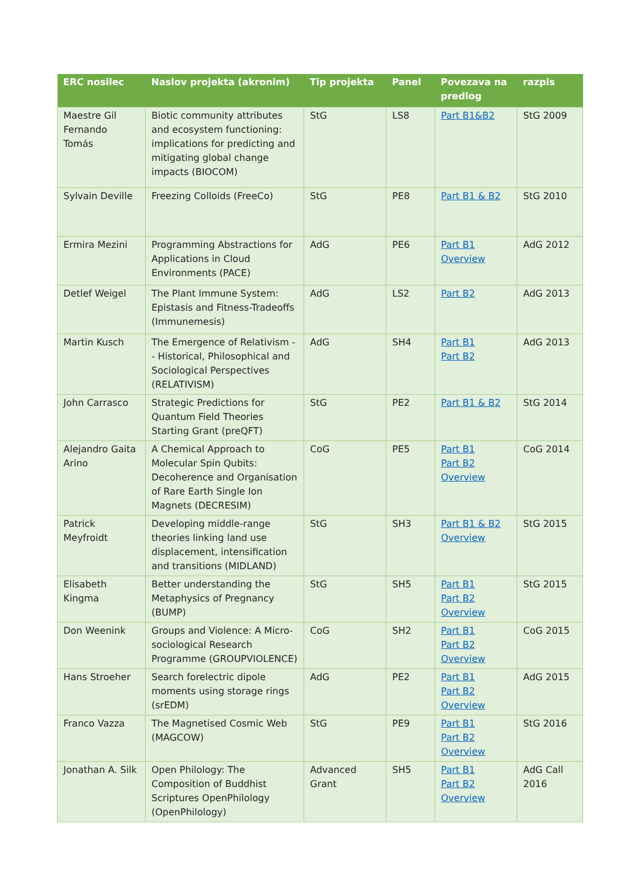| ERC nosilec | Naslov projekta (akronim) | Tip projekta | Panel | Povezava na predlog | razpis |
| --- | --- | --- | --- | --- | --- |
| Maestre Gil Fernando Tomás | Biotic community attributes and ecosystem functioning: implications for predicting and mitigating global change impacts (BIOCOM) | StG | LS8 | Part B1&B2 | StG 2009 |
| Sylvain Deville | Freezing Colloids (FreeCo) | StG | PE8 | Part B1 & B2 | StG 2010 |
| Ermira Mezini | Programming Abstractions for Applications in Cloud Environments (PACE) | AdG | PE6 | Part B1 Overview | AdG 2012 |
| Detlef Weigel | The Plant Immune System: Epistasis and Fitness-Tradeoffs (Immunemesis) | AdG | LS2 | Part B2 | AdG 2013 |
| Martin Kusch | The Emergence of Relativism -- Historical, Philosophical and Sociological Perspectives (RELATIVISM) | AdG | SH4 | Part B1 Part B2 | AdG 2013 |
| John Carrasco | Strategic Predictions for Quantum Field Theories Starting Grant (preQFT) | StG | PE2 | Part B1 & B2 | StG 2014 |
| Alejandro Gaita Arino | A Chemical Approach to Molecular Spin Qubits: Decoherence and Organisation of Rare Earth Single Ion Magnets (DECRESIM) | CoG | PE5 | Part B1 Part B2 Overview | CoG 2014 |
| Patrick Meyfroidt | Developing middle-range theories linking land use displacement, intensification and transitions (MIDLAND) | StG | SH3 | Part B1 & B2 Overview | StG 2015 |
| Elisabeth Kingma | Better understanding the Metaphysics of Pregnancy (BUMP) | StG | SH5 | Part B1 Part B2 Overview | StG 2015 |
| Don Weenink | Groups and Violence: A Micro-sociological Research Programme (GROUPVIOLENCE) | CoG | SH2 | Part B1 Part B2 Overview | CoG 2015 |
| Hans Stroeher | Search forelectric dipole moments using storage rings (srEDM) | AdG | PE2 | Part B1 Part B2 Overview | AdG 2015 |
| Franco Vazza | The Magnetised Cosmic Web (MAGCOW) | StG | PE9 | Part B1 Part B2 Overview | StG 2016 |
| Jonathan A. Silk | Open Philology: The Composition of Buddhist Scriptures OpenPhilology (OpenPhilology) | Advanced Grant | SH5 | Part B1 Part B2 Overview | AdG Call 2016 |